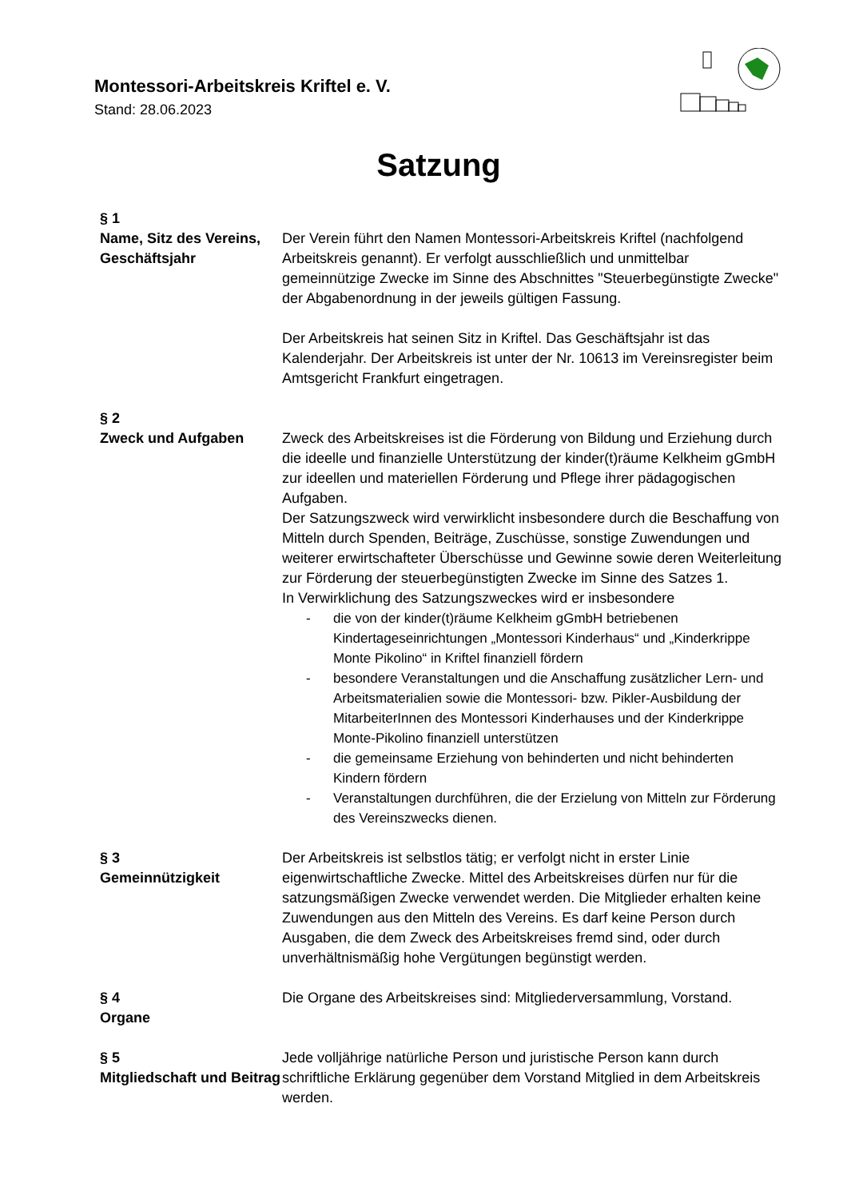Montessori-Arbeitskreis Kriftel e. V.
Stand: 28.06.2023
Satzung
§ 1
Name, Sitz des Vereins, Geschäftsjahr
Der Verein führt den Namen Montessori-Arbeitskreis Kriftel (nachfolgend Arbeitskreis genannt). Er verfolgt ausschließlich und unmittelbar gemeinnützige Zwecke im Sinne des Abschnittes "Steuerbegünstigte Zwecke" der Abgabenordnung in der jeweils gültigen Fassung.
Der Arbeitskreis hat seinen Sitz in Kriftel. Das Geschäftsjahr ist das Kalenderjahr. Der Arbeitskreis ist unter der Nr. 10613 im Vereinsregister beim Amtsgericht Frankfurt eingetragen.
§ 2
Zweck und Aufgaben
Zweck des Arbeitskreises ist die Förderung von Bildung und Erziehung durch die ideelle und finanzielle Unterstützung der kinder(t)räume Kelkheim gGmbH zur ideellen und materiellen Förderung und Pflege ihrer pädagogischen Aufgaben.
Der Satzungszweck wird verwirklicht insbesondere durch die Beschaffung von Mitteln durch Spenden, Beiträge, Zuschüsse, sonstige Zuwendungen und weiterer erwirtschafteter Überschüsse und Gewinne sowie deren Weiterleitung zur Förderung der steuerbegünstigten Zwecke im Sinne des Satzes 1.
In Verwirklichung des Satzungszweckes wird er insbesondere
- die von der kinder(t)räume Kelkheim gGmbH betriebenen Kindertageseinrichtungen „Montessori Kinderhaus“ und „Kinderkrippe Monte Pikolino“ in Kriftel finanziell fördern
- besondere Veranstaltungen und die Anschaffung zusätzlicher Lern- und Arbeitsmaterialien sowie die Montessori- bzw. Pikler-Ausbildung der MitarbeiterInnen des Montessori Kinderhauses und der Kinderkrippe Monte-Pikolino finanziell unterstützen
- die gemeinsame Erziehung von behinderten und nicht behinderten Kindern fördern
- Veranstaltungen durchführen, die der Erzielung von Mitteln zur Förderung des Vereinszwecks dienen.
§ 3
Gemeinnützigkeit
Der Arbeitskreis ist selbstlos tätig; er verfolgt nicht in erster Linie eigenwirtschaftliche Zwecke. Mittel des Arbeitskreises dürfen nur für die satzungsmäßigen Zwecke verwendet werden. Die Mitglieder erhalten keine Zuwendungen aus den Mitteln des Vereins. Es darf keine Person durch Ausgaben, die dem Zweck des Arbeitskreises fremd sind, oder durch unverhältnismäßig hohe Vergütungen begünstigt werden.
§ 4
Organe
Die Organe des Arbeitskreises sind: Mitgliederversammlung, Vorstand.
§ 5
Mitgliedschaft und Beitrag
Jede volljährige natürliche Person und juristische Person kann durch schriftliche Erklärung gegenüber dem Vorstand Mitglied in dem Arbeitskreis werden.